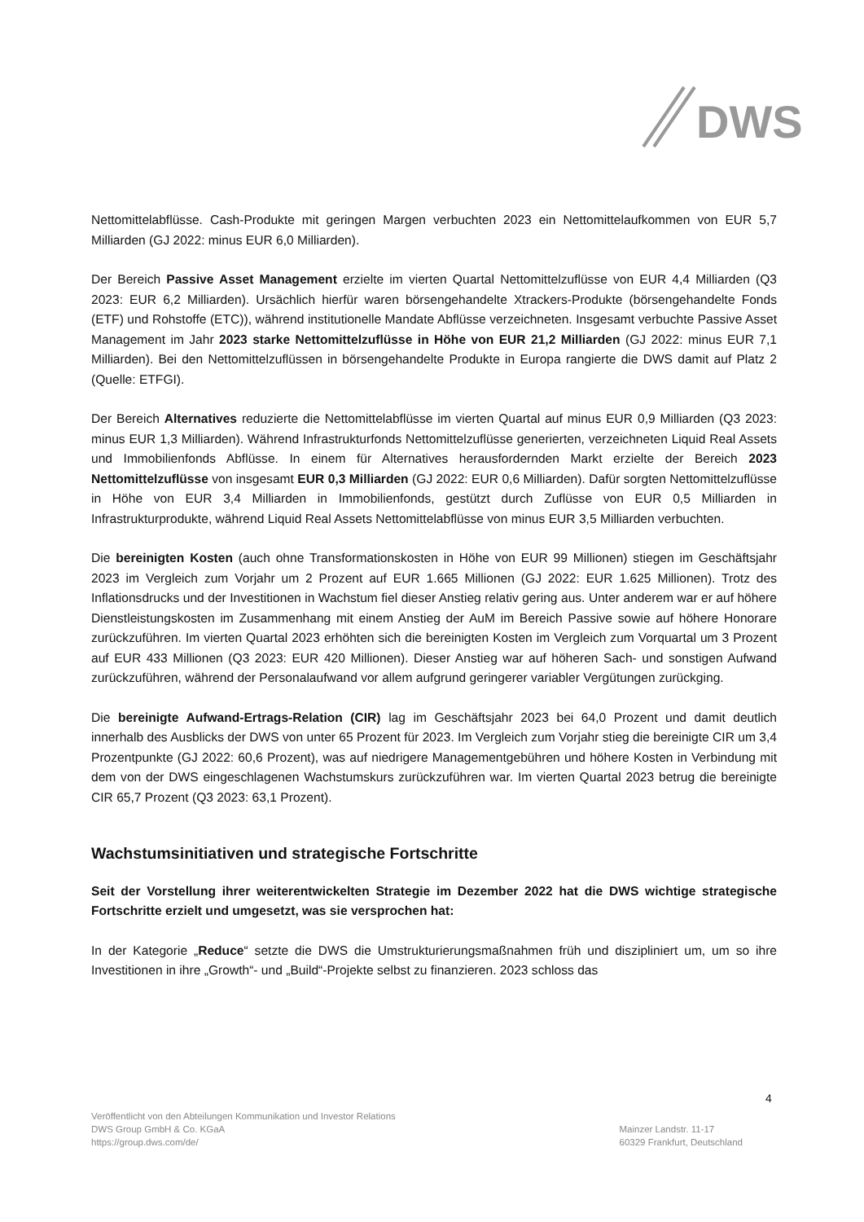DWS
Nettomittelabflüsse. Cash-Produkte mit geringen Margen verbuchten 2023 ein Nettomittelaufkommen von EUR 5,7 Milliarden (GJ 2022: minus EUR 6,0 Milliarden).
Der Bereich Passive Asset Management erzielte im vierten Quartal Nettomittelzuflüsse von EUR 4,4 Milliarden (Q3 2023: EUR 6,2 Milliarden). Ursächlich hierfür waren börsengehandelte Xtrackers-Produkte (börsengehandelte Fonds (ETF) und Rohstoffe (ETC)), während institutionelle Mandate Abflüsse verzeichneten. Insgesamt verbuchte Passive Asset Management im Jahr 2023 starke Nettomittelzuflüsse in Höhe von EUR 21,2 Milliarden (GJ 2022: minus EUR 7,1 Milliarden). Bei den Nettomittelzuflüssen in börsengehandelte Produkte in Europa rangierte die DWS damit auf Platz 2 (Quelle: ETFGI).
Der Bereich Alternatives reduzierte die Nettomittelabflüsse im vierten Quartal auf minus EUR 0,9 Milliarden (Q3 2023: minus EUR 1,3 Milliarden). Während Infrastrukturfonds Nettomittelzuflüsse generierten, verzeichneten Liquid Real Assets und Immobilienfonds Abflüsse. In einem für Alternatives herausfordernden Markt erzielte der Bereich 2023 Nettomittelzuflüsse von insgesamt EUR 0,3 Milliarden (GJ 2022: EUR 0,6 Milliarden). Dafür sorgten Nettomittelzuflüsse in Höhe von EUR 3,4 Milliarden in Immobilienfonds, gestützt durch Zuflüsse von EUR 0,5 Milliarden in Infrastrukturprodukte, während Liquid Real Assets Nettomittelabflüsse von minus EUR 3,5 Milliarden verbuchten.
Die bereinigten Kosten (auch ohne Transformationskosten in Höhe von EUR 99 Millionen) stiegen im Geschäftsjahr 2023 im Vergleich zum Vorjahr um 2 Prozent auf EUR 1.665 Millionen (GJ 2022: EUR 1.625 Millionen). Trotz des Inflationsdrucks und der Investitionen in Wachstum fiel dieser Anstieg relativ gering aus. Unter anderem war er auf höhere Dienstleistungskosten im Zusammenhang mit einem Anstieg der AuM im Bereich Passive sowie auf höhere Honorare zurückzuführen. Im vierten Quartal 2023 erhöhten sich die bereinigten Kosten im Vergleich zum Vorquartal um 3 Prozent auf EUR 433 Millionen (Q3 2023: EUR 420 Millionen). Dieser Anstieg war auf höheren Sach- und sonstigen Aufwand zurückzuführen, während der Personalaufwand vor allem aufgrund geringerer variabler Vergütungen zurückging.
Die bereinigte Aufwand-Ertrags-Relation (CIR) lag im Geschäftsjahr 2023 bei 64,0 Prozent und damit deutlich innerhalb des Ausblicks der DWS von unter 65 Prozent für 2023. Im Vergleich zum Vorjahr stieg die bereinigte CIR um 3,4 Prozentpunkte (GJ 2022: 60,6 Prozent), was auf niedrigere Managementgebühren und höhere Kosten in Verbindung mit dem von der DWS eingeschlagenen Wachstumskurs zurückzuführen war. Im vierten Quartal 2023 betrug die bereinigte CIR 65,7 Prozent (Q3 2023: 63,1 Prozent).
Wachstumsinitiativen und strategische Fortschritte
Seit der Vorstellung ihrer weiterentwickelten Strategie im Dezember 2022 hat die DWS wichtige strategische Fortschritte erzielt und umgesetzt, was sie versprochen hat:
In der Kategorie „Reduce“ setzte die DWS die Umstrukturierungsmaßnahmen früh und diszipliniert um, um so ihre Investitionen in ihre „Growth“- und „Build“-Projekte selbst zu finanzieren. 2023 schloss das
4
Veröffentlicht von den Abteilungen Kommunikation und Investor Relations
DWS Group GmbH & Co. KGaA
https://group.dws.com/de/
Mainzer Landstr. 11-17
60329 Frankfurt, Deutschland